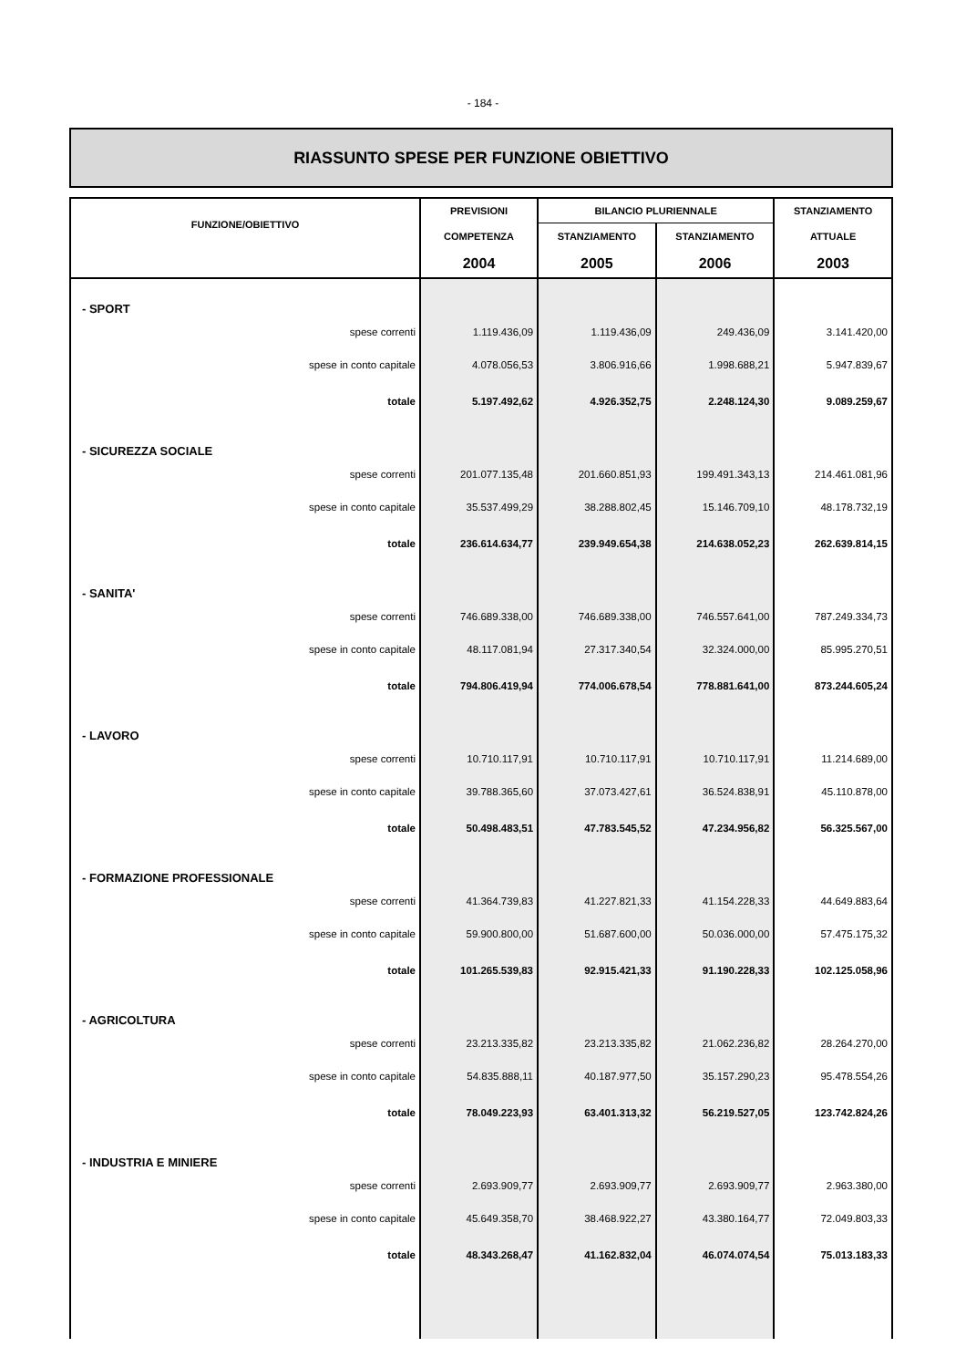- 184 -
RIASSUNTO SPESE PER FUNZIONE OBIETTIVO
| FUNZIONE/OBIETTIVO | PREVISIONI | BILANCIO PLURIENNALE | | STANZIAMENTO |
| --- | --- | --- | --- | --- |
| | COMPETENZA | STANZIAMENTO | STANZIAMENTO | ATTUALE |
| | 2004 | 2005 | 2006 | 2003 |
| - SPORT | | | | |
| spese correnti | 1.119.436,09 | 1.119.436,09 | 249.436,09 | 3.141.420,00 |
| spese in conto capitale | 4.078.056,53 | 3.806.916,66 | 1.998.688,21 | 5.947.839,67 |
| totale | 5.197.492,62 | 4.926.352,75 | 2.248.124,30 | 9.089.259,67 |
| - SICUREZZA SOCIALE | | | | |
| spese correnti | 201.077.135,48 | 201.660.851,93 | 199.491.343,13 | 214.461.081,96 |
| spese in conto capitale | 35.537.499,29 | 38.288.802,45 | 15.146.709,10 | 48.178.732,19 |
| totale | 236.614.634,77 | 239.949.654,38 | 214.638.052,23 | 262.639.814,15 |
| - SANITA' | | | | |
| spese correnti | 746.689.338,00 | 746.689.338,00 | 746.557.641,00 | 787.249.334,73 |
| spese in conto capitale | 48.117.081,94 | 27.317.340,54 | 32.324.000,00 | 85.995.270,51 |
| totale | 794.806.419,94 | 774.006.678,54 | 778.881.641,00 | 873.244.605,24 |
| - LAVORO | | | | |
| spese correnti | 10.710.117,91 | 10.710.117,91 | 10.710.117,91 | 11.214.689,00 |
| spese in conto capitale | 39.788.365,60 | 37.073.427,61 | 36.524.838,91 | 45.110.878,00 |
| totale | 50.498.483,51 | 47.783.545,52 | 47.234.956,82 | 56.325.567,00 |
| - FORMAZIONE PROFESSIONALE | | | | |
| spese correnti | 41.364.739,83 | 41.227.821,33 | 41.154.228,33 | 44.649.883,64 |
| spese in conto capitale | 59.900.800,00 | 51.687.600,00 | 50.036.000,00 | 57.475.175,32 |
| totale | 101.265.539,83 | 92.915.421,33 | 91.190.228,33 | 102.125.058,96 |
| - AGRICOLTURA | | | | |
| spese correnti | 23.213.335,82 | 23.213.335,82 | 21.062.236,82 | 28.264.270,00 |
| spese in conto capitale | 54.835.888,11 | 40.187.977,50 | 35.157.290,23 | 95.478.554,26 |
| totale | 78.049.223,93 | 63.401.313,32 | 56.219.527,05 | 123.742.824,26 |
| - INDUSTRIA E MINIERE | | | | |
| spese correnti | 2.693.909,77 | 2.693.909,77 | 2.693.909,77 | 2.963.380,00 |
| spese in conto capitale | 45.649.358,70 | 38.468.922,27 | 43.380.164,77 | 72.049.803,33 |
| totale | 48.343.268,47 | 41.162.832,04 | 46.074.074,54 | 75.013.183,33 |